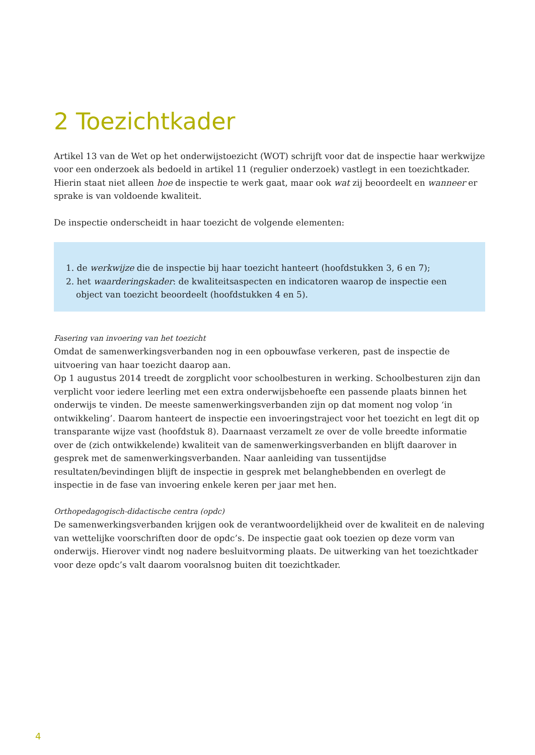2 Toezichtkader
Artikel 13 van de Wet op het onderwijstoezicht (WOT) schrijft voor dat de inspectie haar werkwijze voor een onderzoek als bedoeld in artikel 11 (regulier onderzoek) vastlegt in een toezichtkader. Hierin staat niet alleen hoe de inspectie te werk gaat, maar ook wat zij beoordeelt en wanneer er sprake is van voldoende kwaliteit.
De inspectie onderscheidt in haar toezicht de volgende elementen:
1. de werkwijze die de inspectie bij haar toezicht hanteert (hoofdstukken 3, 6 en 7);
2. het waarderingskader: de kwaliteitsaspecten en indicatoren waarop de inspectie een object van toezicht beoordeelt (hoofdstukken 4 en 5).
Fasering van invoering van het toezicht
Omdat de samenwerkingsverbanden nog in een opbouwfase verkeren, past de inspectie de uitvoering van haar toezicht daarop aan.
Op 1 augustus 2014 treedt de zorgplicht voor schoolbesturen in werking. Schoolbesturen zijn dan verplicht voor iedere leerling met een extra onderwijsbehoefte een passende plaats binnen het onderwijs te vinden. De meeste samenwerkingsverbanden zijn op dat moment nog volop ‘in ontwikkeling’. Daarom hanteert de inspectie een invoeringstraject voor het toezicht en legt dit op transparante wijze vast (hoofdstuk 8). Daarnaast verzamelt ze over de volle breedte informatie over de (zich ontwikkelende) kwaliteit van de samenwerkingsverbanden en blijft daarover in gesprek met de samenwerkingsverbanden. Naar aanleiding van tussentijdse resultaten/bevindingen blijft de inspectie in gesprek met belanghebbenden en overlegt de inspectie in de fase van invoering enkele keren per jaar met hen.
Orthopedagogisch-didactische centra (opdc)
De samenwerkingsverbanden krijgen ook de verantwoordelijkheid over de kwaliteit en de naleving van wettelijke voorschriften door de opdc’s. De inspectie gaat ook toezien op deze vorm van onderwijs. Hierover vindt nog nadere besluitvorming plaats. De uitwerking van het toezichtkader voor deze opdc’s valt daarom vooralsnog buiten dit toezichtkader.
4